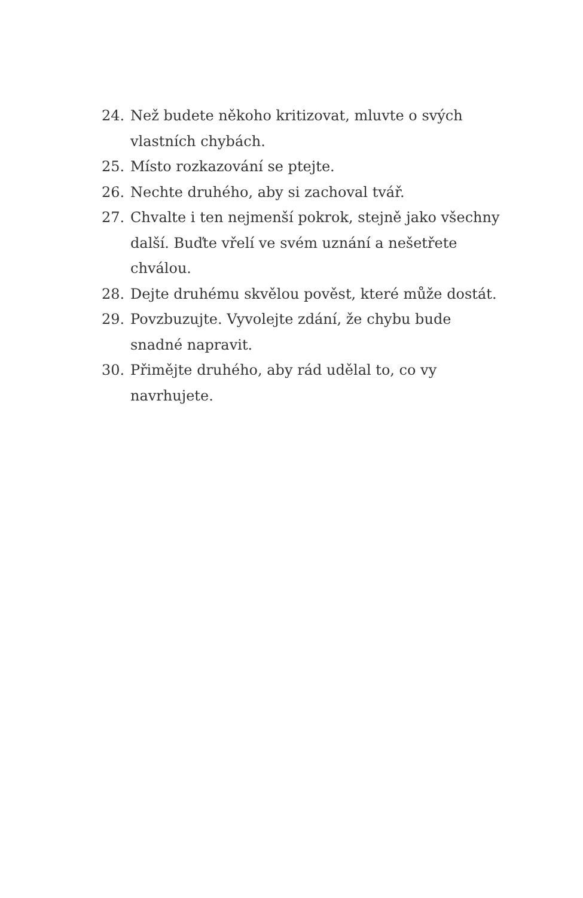24. Než budete někoho kritizovat, mluvte o svých vlastních chybách.
25. Místo rozkazování se ptejte.
26. Nechte druhého, aby si zachoval tvář.
27. Chvalte i ten nejmenší pokrok, stejně jako všechny další. Buďte vřelí ve svém uznání a nešetřete chválou.
28. Dejte druhému skvělou pověst, které může dostát.
29. Povzbuzujte. Vyvolejte zdání, že chybu bude snadné napravit.
30. Přimějte druhého, aby rád udělal to, co vy navrhujete.